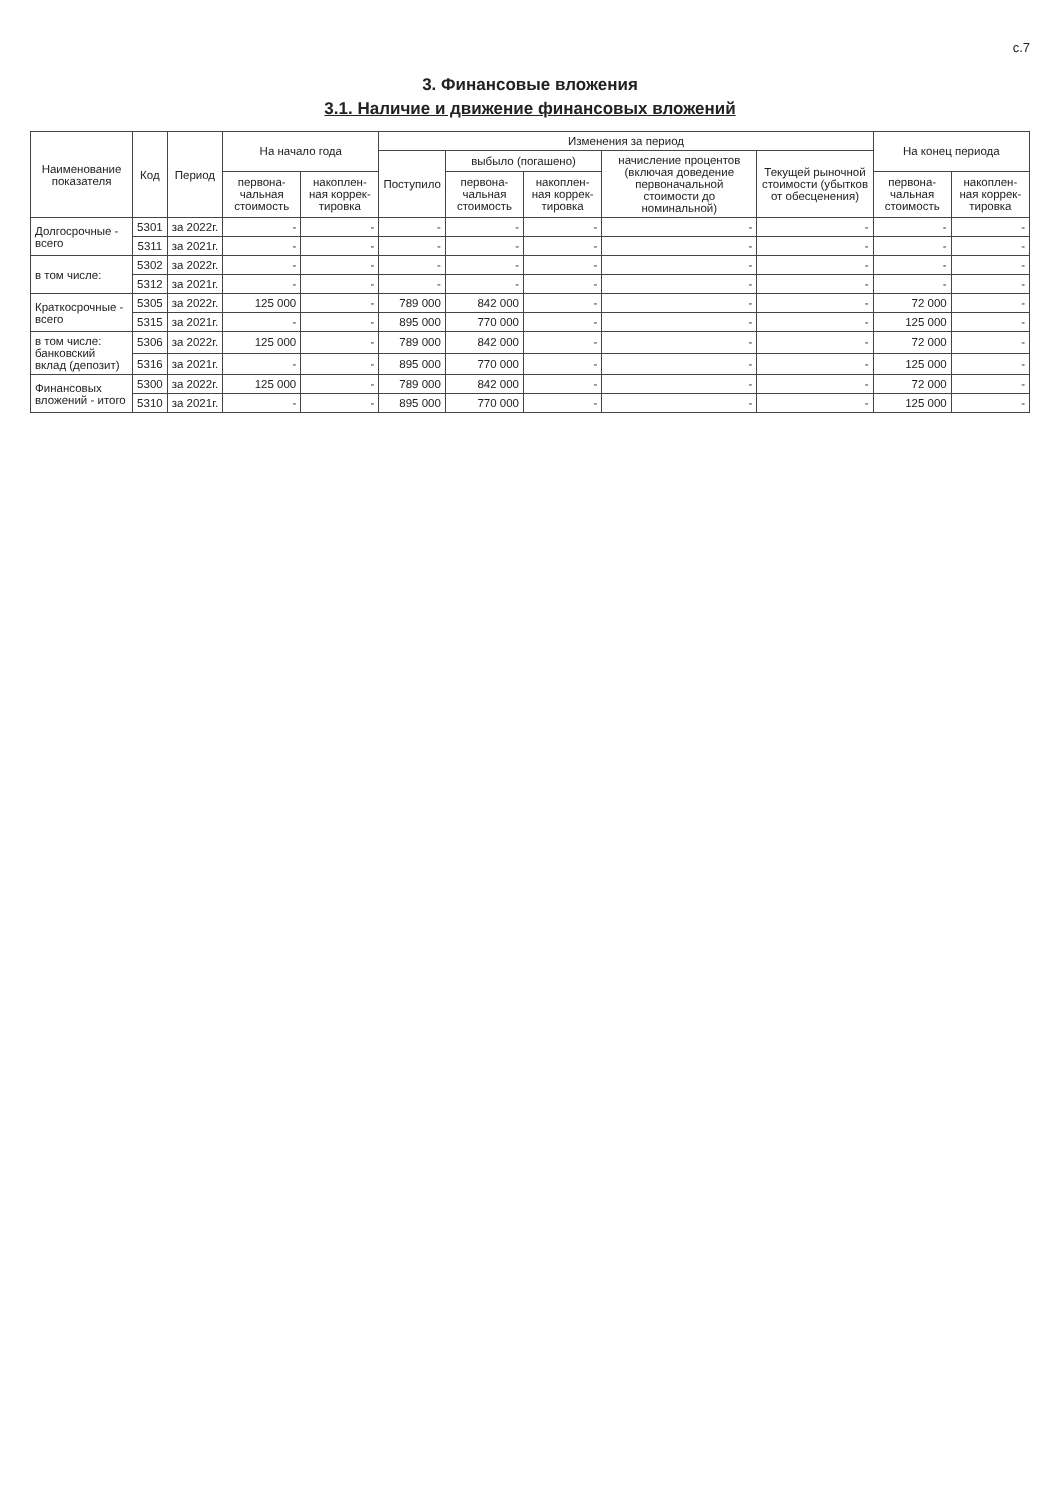с.7
3. Финансовые вложения
3.1. Наличие и движение финансовых вложений
| Наименование показателя | Код | Период | На начало года | | Изменения за период | | | | | На конец периода | |
| --- | --- | --- | --- | --- | --- | --- | --- | --- | --- | --- | --- |
| | | | | | Поступило | выбыло (погашено) | | начисление процентов (включая доведение первоначальной стоимости до номинальной) | Текущей рыночной стоимости (убытков от обесценения) | | |
| | | | первона-чальная стоимость | накоплен-ная коррек-тировка | | первона-чальная стоимость | накоплен-ная коррек-тировка | | | первона-чальная стоимость | накоплен-ная коррек-тировка |
| Долгосрочные - всего | 5301 | за 2022г. | - | - | - | - | - | - | - | - | - |
| | 5311 | за 2021г. | - | - | - | - | - | - | - | - | - |
| в том числе: | 5302 | за 2022г. | - | - | - | - | - | - | - | - | - |
| | 5312 | за 2021г. | - | - | - | - | - | - | - | - | - |
| Краткосрочные - всего | 5305 | за 2022г. | 125 000 | - | 789 000 | 842 000 | - | - | - | 72 000 | - |
| | 5315 | за 2021г. | - | - | 895 000 | 770 000 | - | - | - | 125 000 | - |
| в том числе: банковский вклад (депозит) | 5306 | за 2022г. | 125 000 | - | 789 000 | 842 000 | - | - | - | 72 000 | - |
| | 5316 | за 2021г. | - | - | 895 000 | 770 000 | - | - | - | 125 000 | - |
| Финансовых вложений - итого | 5300 | за 2022г. | 125 000 | - | 789 000 | 842 000 | - | - | - | 72 000 | - |
| | 5310 | за 2021г. | - | - | 895 000 | 770 000 | - | - | - | 125 000 | - |